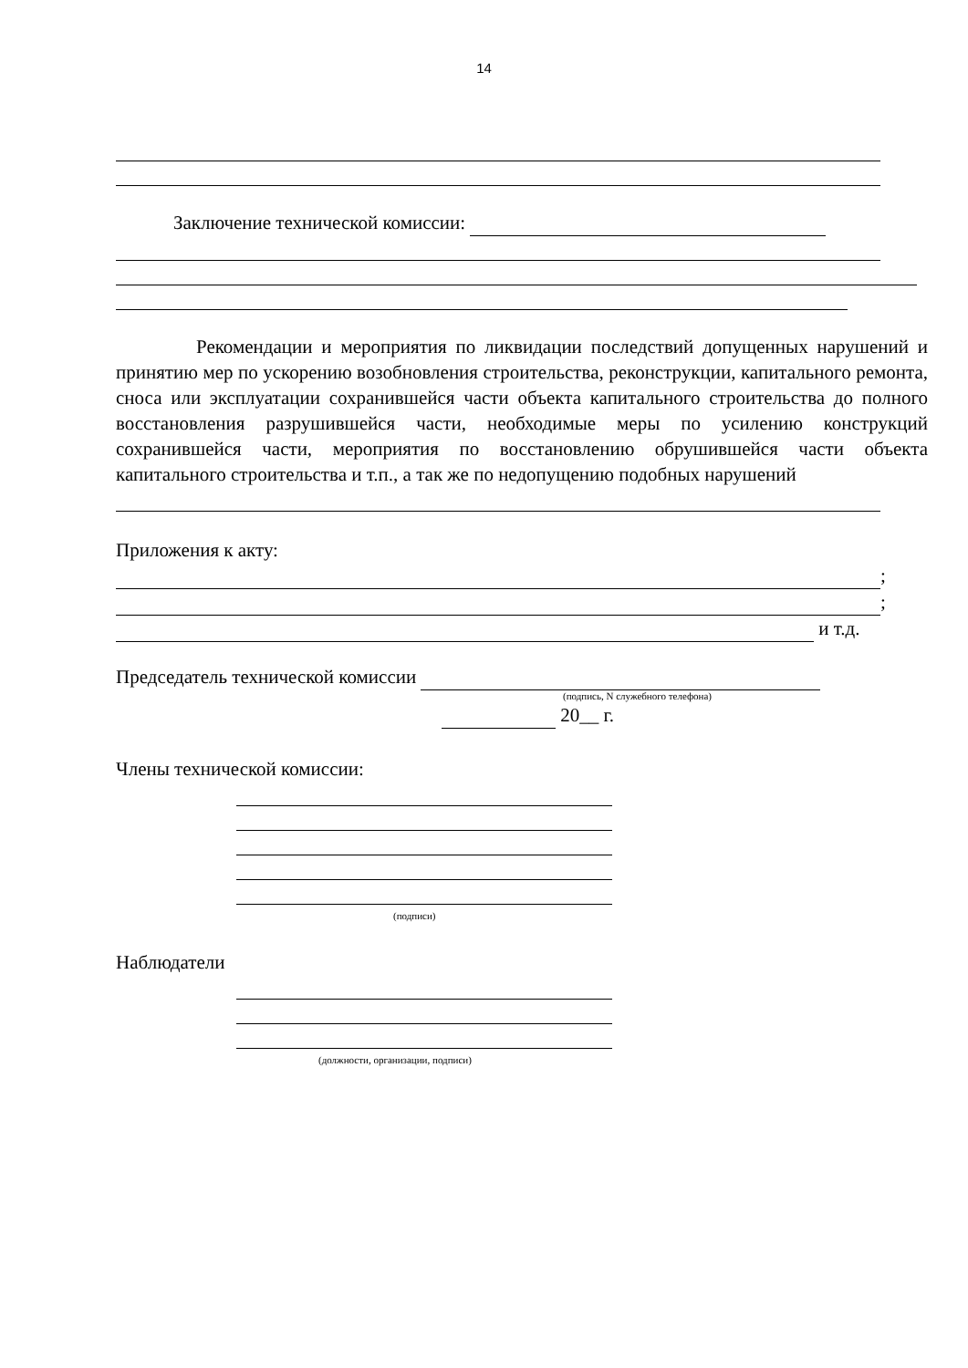14
Заключение технической комиссии:
Рекомендации и мероприятия по ликвидации последствий допущенных нарушений и принятию мер по ускорению возобновления строительства, реконструкции, капитального ремонта, сноса или эксплуатации сохранившейся части объекта капитального строительства до полного восстановления разрушившейся части, необходимые меры по усилению конструкций сохранившейся части, мероприятия по восстановлению обрушившейся части объекта капитального строительства и т.п., а так же по недопущению подобных нарушений
Приложения к акту:
;
;
и т.д.
Председатель технической комиссии
(подпись, N служебного телефона)
20__ г.
Члены технической комиссии:
(подписи)
Наблюдатели
(должности, организации, подписи)